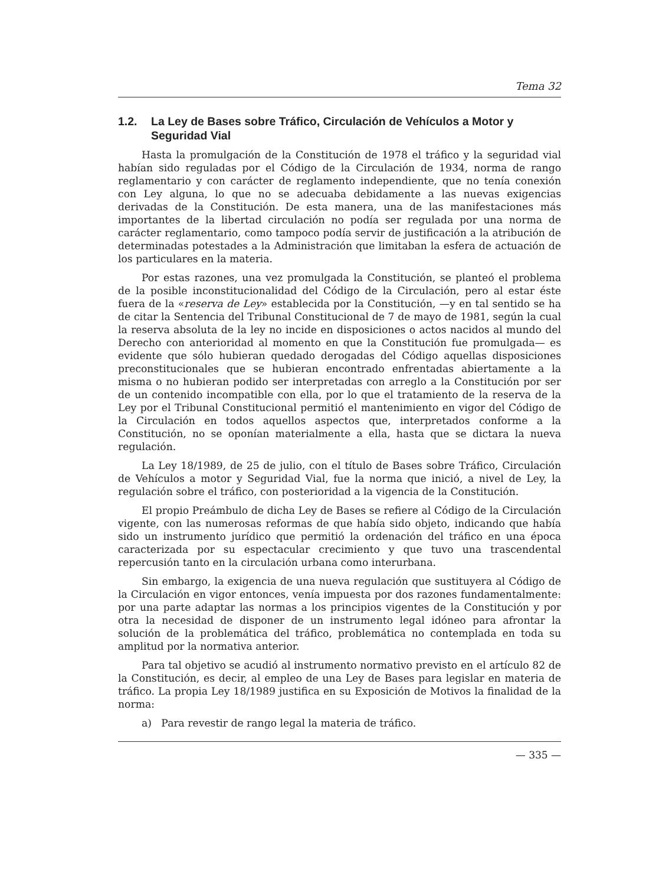Tema 32
1.2. La Ley de Bases sobre Tráfico, Circulación de Vehículos a Motor y Seguridad Vial
Hasta la promulgación de la Constitución de 1978 el tráfico y la seguridad vial habían sido reguladas por el Código de la Circulación de 1934, norma de rango reglamentario y con carácter de reglamento independiente, que no tenía conexión con Ley alguna, lo que no se adecuaba debidamente a las nuevas exigencias derivadas de la Constitución. De esta manera, una de las manifestaciones más importantes de la libertad circulación no podía ser regulada por una norma de carácter reglamentario, como tampoco podía servir de justificación a la atribución de determinadas potestades a la Administración que limitaban la esfera de actuación de los particulares en la materia.
Por estas razones, una vez promulgada la Constitución, se planteó el problema de la posible inconstitucionalidad del Código de la Circulación, pero al estar éste fuera de la «reserva de Ley» establecida por la Constitución, —y en tal sentido se ha de citar la Sentencia del Tribunal Constitucional de 7 de mayo de 1981, según la cual la reserva absoluta de la ley no incide en disposiciones o actos nacidos al mundo del Derecho con anterioridad al momento en que la Constitución fue promulgada— es evidente que sólo hubieran quedado derogadas del Código aquellas disposiciones preconstitucionales que se hubieran encontrado enfrentadas abiertamente a la misma o no hubieran podido ser interpretadas con arreglo a la Constitución por ser de un contenido incompatible con ella, por lo que el tratamiento de la reserva de la Ley por el Tribunal Constitucional permitió el mantenimiento en vigor del Código de la Circulación en todos aquellos aspectos que, interpretados conforme a la Constitución, no se oponían materialmente a ella, hasta que se dictara la nueva regulación.
La Ley 18/1989, de 25 de julio, con el título de Bases sobre Tráfico, Circulación de Vehículos a motor y Seguridad Vial, fue la norma que inició, a nivel de Ley, la regulación sobre el tráfico, con posterioridad a la vigencia de la Constitución.
El propio Preámbulo de dicha Ley de Bases se refiere al Código de la Circulación vigente, con las numerosas reformas de que había sido objeto, indicando que había sido un instrumento jurídico que permitió la ordenación del tráfico en una época caracterizada por su espectacular crecimiento y que tuvo una trascendental repercusión tanto en la circulación urbana como interurbana.
Sin embargo, la exigencia de una nueva regulación que sustituyera al Código de la Circulación en vigor entonces, venía impuesta por dos razones fundamentalmente: por una parte adaptar las normas a los principios vigentes de la Constitución y por otra la necesidad de disponer de un instrumento legal idóneo para afrontar la solución de la problemática del tráfico, problemática no contemplada en toda su amplitud por la normativa anterior.
Para tal objetivo se acudió al instrumento normativo previsto en el artículo 82 de la Constitución, es decir, al empleo de una Ley de Bases para legislar en materia de tráfico. La propia Ley 18/1989 justifica en su Exposición de Motivos la finalidad de la norma:
a) Para revestir de rango legal la materia de tráfico.
— 335 —